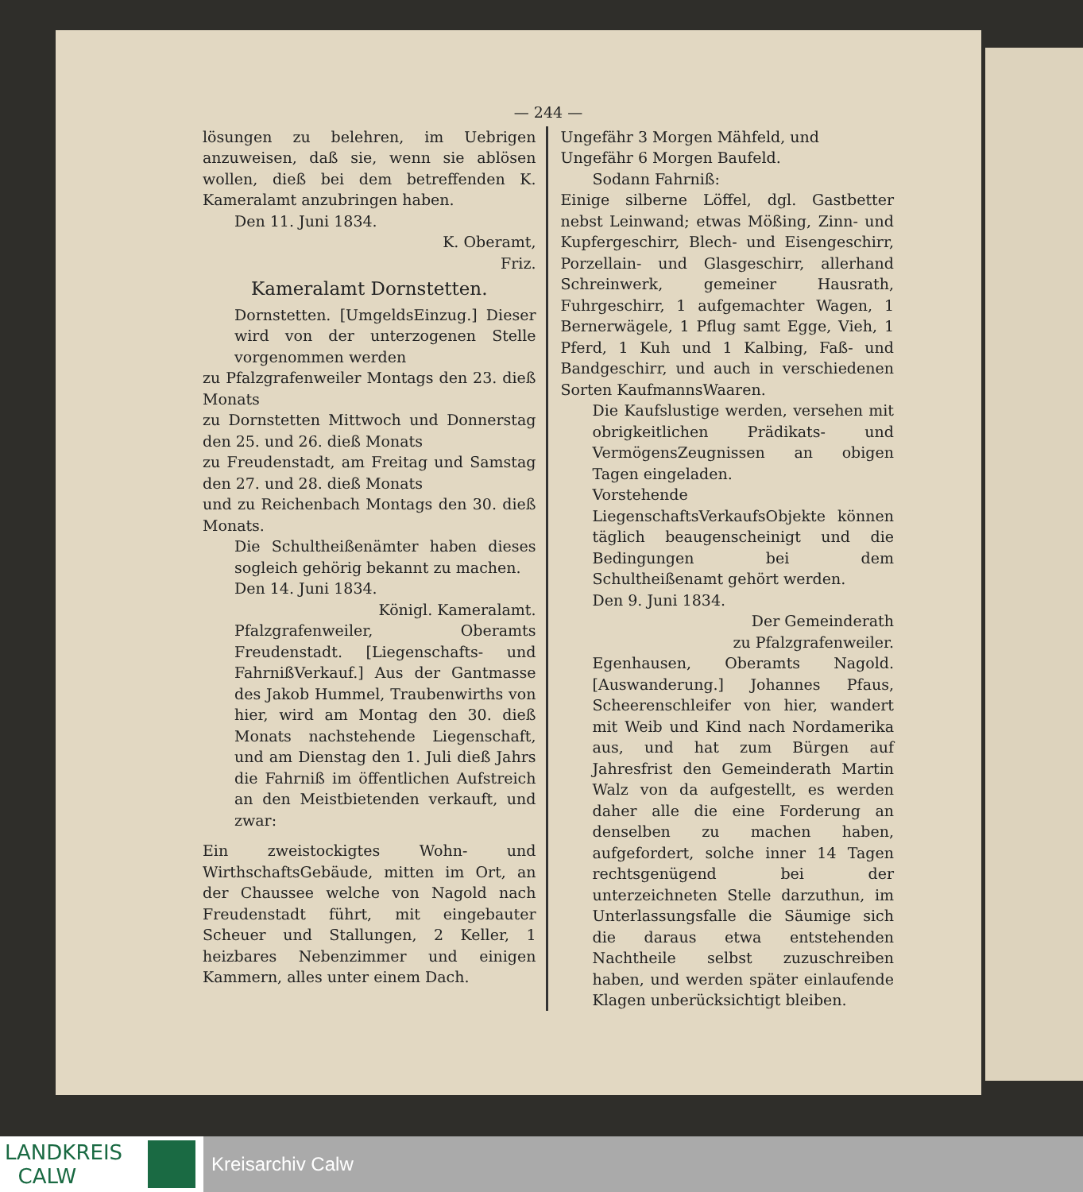— 244 —
lösungen zu belehren, im Uebrigen anzuweisen, daß sie, wenn sie ablösen wollen, dieß bei dem betreffenden K. Kameralamt anzubringen haben.
Den 11. Juni 1834.
K. Oberamt,
Friz.
Kameralamt Dornstetten.
Dornstetten. [UmgeldsEinzug.] Dieser wird von der unterzogenen Stelle vorgenommen werden
zu Pfalzgrafenweiler Montags den 23. dieß Monats
zu Dornstetten Mittwoch und Donnerstag den 25. und 26. dieß Monats
zu Freudenstadt, am Freitag und Samstag den 27. und 28. dieß Monats
und zu Reichenbach Montags den 30. dieß Monats.
Die Schultheißenämter haben dieses sogleich gehörig bekannt zu machen.
Den 14. Juni 1834.
Königl. Kameralamt.
Pfalzgrafenweiler, Oberamts Freudenstadt. [Liegenschafts- und FahrnißVerkauf.] Aus der Gantmasse des Jakob Hummel, Traubenwirths von hier, wird am Montag den 30. dieß Monats nachstehende Liegenschaft, und am Dienstag den 1. Juli dieß Jahrs die Fahrniß im öffentlichen Aufstreich an den Meistbietenden verkauft, und zwar:
Ein zweistockigtes Wohn- und WirthschaftsGebäude, mitten im Ort, an der Chaussee welche von Nagold nach Freudenstadt führt, mit eingebauter Scheuer und Stallungen, 2 Keller, 1 heizbares Nebenzimmer und einigen Kammern, alles unter einem Dach.
Ungefähr 3 Morgen Mähfeld, und
Ungefähr 6 Morgen Baufeld.
Sodann Fahrniß:
Einige silberne Löffel, dgl. Gastbetter nebst Leinwand; etwas Mößing, Zinn- und Kupfergeschirr, Blech- und Eisengeschirr, Porzellain- und Glasgeschirr, allerhand Schreinwerk, gemeiner Hausrath, Fuhrgeschirr, 1 aufgemachter Wagen, 1 Bernerwägele, 1 Pflug samt Egge, Vieh, 1 Pferd, 1 Kuh und 1 Kalbing, Faß- und Bandgeschirr, und auch in verschiedenen Sorten KaufmannsWaaren.
Die Kaufslustige werden, versehen mit obrigkeitlichen Prädikats- und VermögensZeugnissen an obigen Tagen eingeladen.
Vorstehende LiegenschaftsVerkaufsObjekte können täglich beaugenscheinigt und die Bedingungen bei dem Schultheißenamt gehört werden.
Den 9. Juni 1834.
Der Gemeinderath
zu Pfalzgrafenweiler.
Egenhausen, Oberamts Nagold. [Auswanderung.] Johannes Pfaus, Scheerenschleifer von hier, wandert mit Weib und Kind nach Nordamerika aus, und hat zum Bürgen auf Jahresfrist den Gemeinderath Martin Walz von da aufgestellt, es werden daher alle die eine Forderung an denselben zu machen haben, aufgefordert, solche inner 14 Tagen rechtsgenügend bei der unterzeichneten Stelle darzuthun, im Unterlassungsfalle die Säumige sich die daraus etwa entstehenden Nachtheile selbst zuzuschreiben haben, und werden später einlaufende Klagen unberücksichtigt bleiben.
LANDKREIS
CALW
Kreisarchiv Calw